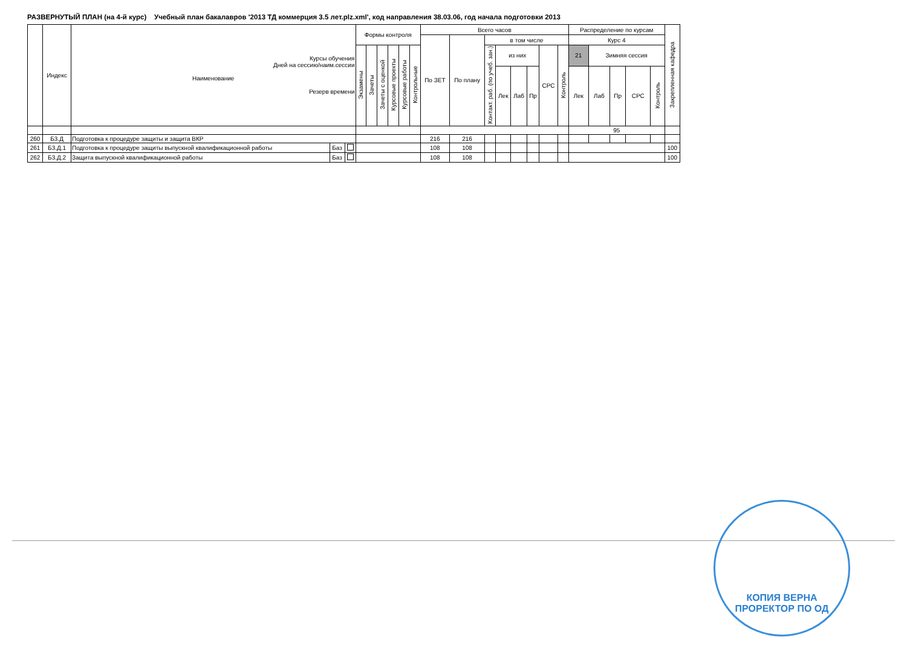РАЗВЕРНУТЫЙ ПЛАН (на 4-й курс) Учебный план бакалавров '2013 ТД коммерция 3.5 лет.plz.xml', код направления 38.03.06, год начала подготовки 2013
| | Индекс | Курсы обучения Дней на сессию/наим.сессии Наименование Резерв времени | | | Формы контроля | | | | | | Всего часов | | | | | | | | Распределение по курсам | | | | | Закрепленная кафедра |
| --- | --- | --- | --- | --- | --- | --- | --- | --- | --- | --- | --- | --- | --- | --- | --- | --- | --- | --- | --- | --- | --- | --- | --- | --- |
| | | | | | | | | | | | По ЗЕТ | По плану | в том числе | | | | | | Курс 4 | | | | | |
| | | | | | Экзамены | Зачеты | Зачеты с оценкой | Курсовые проекты | Курсовые работы | Контрольные | | | Контакт. раб. (по учеб. зан.) | из них | | | СРС | Контроль | 21 | Зимняя сессия | | | | |
| | | | | | | | | | | | | | | Лек | Лаб | Пр | | | Лек | Лаб | Пр | СРС | Контроль | |
| | | | | | | | | | | | | | | | | | | | 95 | | | | | |
| 260 | Б3.Д | Подготовка к процедуре защиты и защита ВКР | | | | | | | | | 216 | 216 | | | | | | | | | | | | |
| 261 | Б3.Д.1 | Подготовка к процедуре защиты выпускной квалификационной работы | Баз | | | | | | | | 108 | 108 | | | | | | | | | | | | 100 |
| 262 | Б3.Д.2 | Защита выпускной квалификационной работы | Баз | | | | | | | | 108 | 108 | | | | | | | | | | | | 100 |
КОПИЯ ВЕРНА
ПРОРЕКТОР ПО ОД